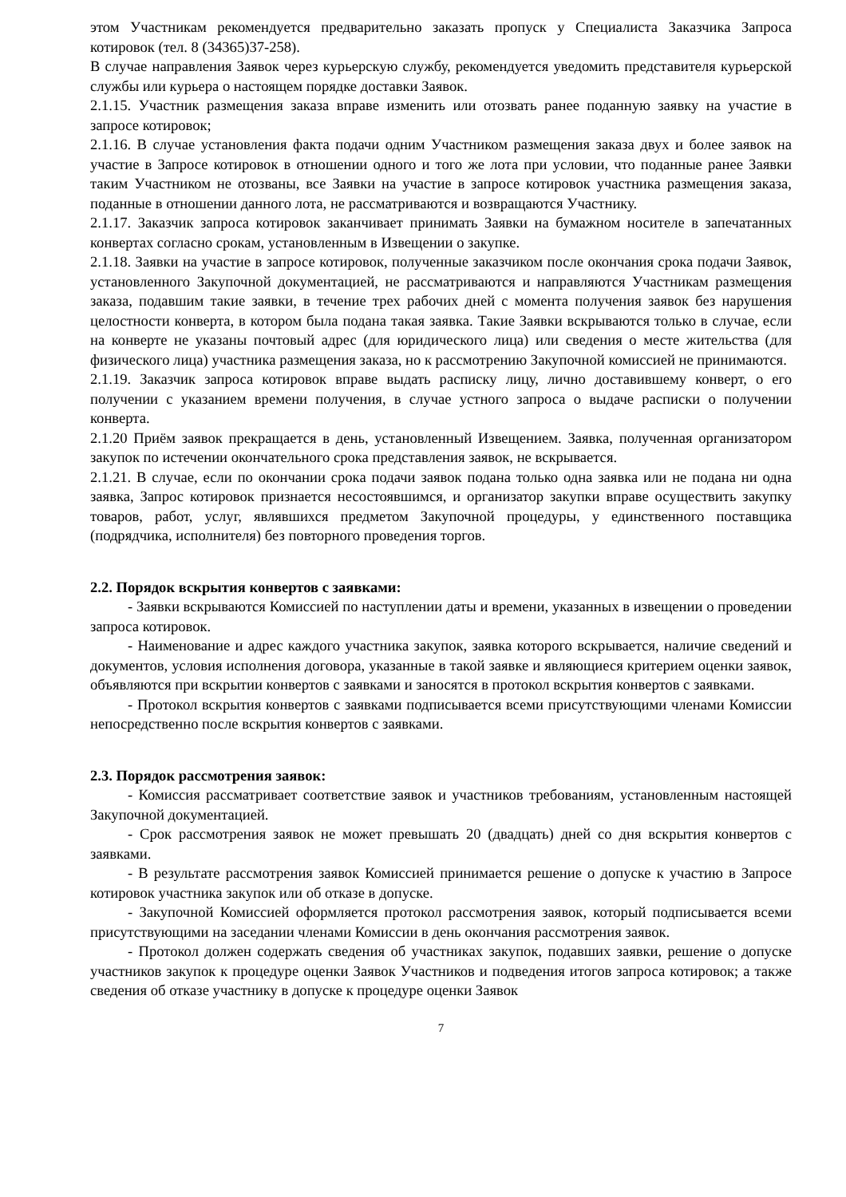этом Участникам рекомендуется предварительно заказать пропуск у Специалиста Заказчика Запроса котировок (тел. 8 (34365)37-258).
В случае направления Заявок через курьерскую службу, рекомендуется уведомить представителя курьерской службы или курьера о настоящем порядке доставки Заявок.
2.1.15. Участник размещения заказа вправе изменить или отозвать ранее поданную заявку на участие в запросе котировок;
2.1.16. В случае установления факта подачи одним Участником размещения заказа двух и более заявок на участие в Запросе котировок в отношении одного и того же лота при условии, что поданные ранее Заявки таким Участником не отозваны, все Заявки на участие в запросе котировок участника размещения заказа, поданные в отношении данного лота, не рассматриваются и возвращаются Участнику.
2.1.17. Заказчик запроса котировок заканчивает принимать Заявки на бумажном носителе в запечатанных конвертах согласно срокам, установленным в Извещении о закупке.
2.1.18. Заявки на участие в запросе котировок, полученные заказчиком после окончания срока подачи Заявок, установленного Закупочной документацией, не рассматриваются и направляются Участникам размещения заказа, подавшим такие заявки, в течение трех рабочих дней с момента получения заявок без нарушения целостности конверта, в котором была подана такая заявка. Такие Заявки вскрываются только в случае, если на конверте не указаны почтовый адрес (для юридического лица) или сведения о месте жительства (для физического лица) участника размещения заказа, но к рассмотрению Закупочной комиссией не принимаются.
2.1.19. Заказчик запроса котировок вправе выдать расписку лицу, лично доставившему конверт, о его получении с указанием времени получения, в случае устного запроса о выдаче расписки о получении конверта.
2.1.20 Приём заявок прекращается в день, установленный Извещением. Заявка, полученная организатором закупок по истечении окончательного срока представления заявок, не вскрывается.
2.1.21. В случае, если по окончании срока подачи заявок подана только одна заявка или не подана ни одна заявка, Запрос котировок признается несостоявшимся, и организатор закупки вправе осуществить закупку товаров, работ, услуг, являвшихся предметом Закупочной процедуры, у единственного поставщика (подрядчика, исполнителя) без повторного проведения торгов.
2.2. Порядок вскрытия конвертов с заявками:
- Заявки вскрываются Комиссией по наступлении даты и времени, указанных в извещении о проведении запроса котировок.
- Наименование и адрес каждого участника закупок, заявка которого вскрывается, наличие сведений и документов, условия исполнения договора, указанные в такой заявке и являющиеся критерием оценки заявок, объявляются при вскрытии конвертов с заявками и заносятся в протокол вскрытия конвертов с заявками.
- Протокол вскрытия конвертов с заявками подписывается всеми присутствующими членами Комиссии непосредственно после вскрытия конвертов с заявками.
2.3. Порядок рассмотрения заявок:
- Комиссия рассматривает соответствие заявок и участников требованиям, установленным настоящей Закупочной документацией.
- Срок рассмотрения заявок не может превышать 20 (двадцать) дней со дня вскрытия конвертов с заявками.
- В результате рассмотрения заявок Комиссией принимается решение о допуске к участию в Запросе котировок участника закупок или об отказе в допуске.
- Закупочной Комиссией оформляется протокол рассмотрения заявок, который подписывается всеми присутствующими на заседании членами Комиссии в день окончания рассмотрения заявок.
- Протокол должен содержать сведения об участниках закупок, подавших заявки, решение о допуске участников закупок к процедуре оценки Заявок Участников и подведения итогов запроса котировок; а также сведения об отказе участнику в допуске к процедуре оценки Заявок
7